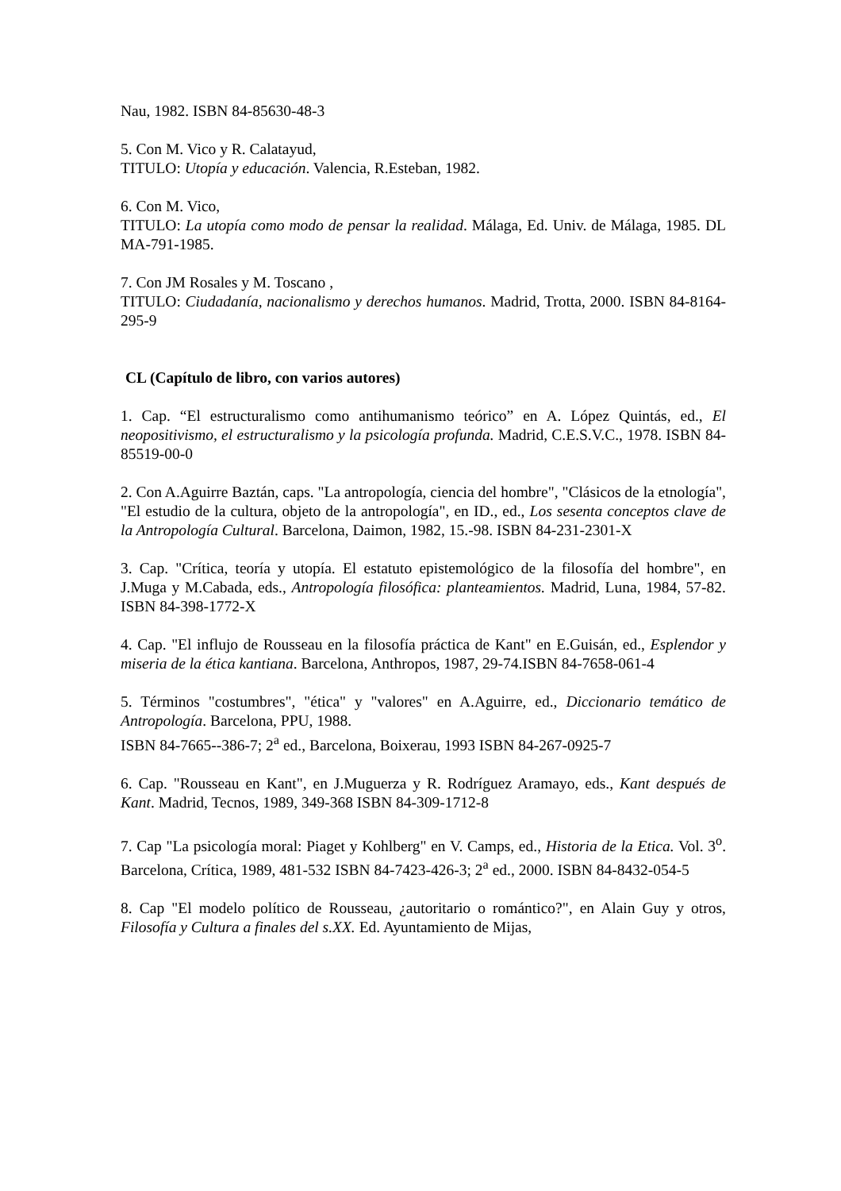Nau, 1982. ISBN 84-85630-48-3
5. Con M. Vico y R. Calatayud,
TITULO: Utopía y educación. Valencia, R.Esteban, 1982.
6. Con M. Vico,
TITULO: La utopía como modo de pensar la realidad. Málaga, Ed. Univ. de Málaga, 1985. DL MA-791-1985.
7. Con JM Rosales y M. Toscano ,
TITULO: Ciudadanía, nacionalismo y derechos humanos. Madrid, Trotta, 2000. ISBN 84-8164-295-9
CL (Capítulo de libro, con varios autores)
1. Cap. “El estructuralismo como antihumanismo teórico” en A. López Quintás, ed., El neopositivismo, el estructuralismo y la psicología profunda. Madrid, C.E.S.V.C., 1978. ISBN 84-85519-00-0
2. Con A.Aguirre Baztán, caps. "La antropología, ciencia del hombre", "Clásicos de la etnología", "El estudio de la cultura, objeto de la antropología", en ID., ed., Los sesenta conceptos clave de la Antropología Cultural. Barcelona, Daimon, 1982, 15.-98. ISBN 84-231-2301-X
3. Cap. "Crítica, teoría y utopía. El estatuto epistemológico de la filosofía del hombre", en J.Muga y M.Cabada, eds., Antropología filosófica: planteamientos. Madrid, Luna, 1984, 57-82. ISBN 84-398-1772-X
4. Cap. "El influjo de Rousseau en la filosofía práctica de Kant" en E.Guisán, ed., Esplendor y miseria de la ética kantiana. Barcelona, Anthropos, 1987, 29-74.ISBN 84-7658-061-4
5. Términos "costumbres", "ética" y "valores" en A.Aguirre, ed., Diccionario temático de Antropología. Barcelona, PPU, 1988.
ISBN 84-7665--386-7; 2<sup>a</sup> ed., Barcelona, Boixerau, 1993 ISBN 84-267-0925-7
6. Cap. "Rousseau en Kant", en J.Muguerza y R. Rodríguez Aramayo, eds., Kant después de Kant. Madrid, Tecnos, 1989, 349-368 ISBN 84-309-1712-8
7. Cap "La psicología moral: Piaget y Kohlberg" en V. Camps, ed., Historia de la Etica. Vol. 3<sup>o</sup>. Barcelona, Crítica, 1989, 481-532 ISBN 84-7423-426-3; 2<sup>a</sup> ed., 2000. ISBN 84-8432-054-5
8. Cap "El modelo político de Rousseau, ¿autoritario o romántico?", en Alain Guy y otros, Filosofía y Cultura a finales del s.XX. Ed. Ayuntamiento de Mijas,